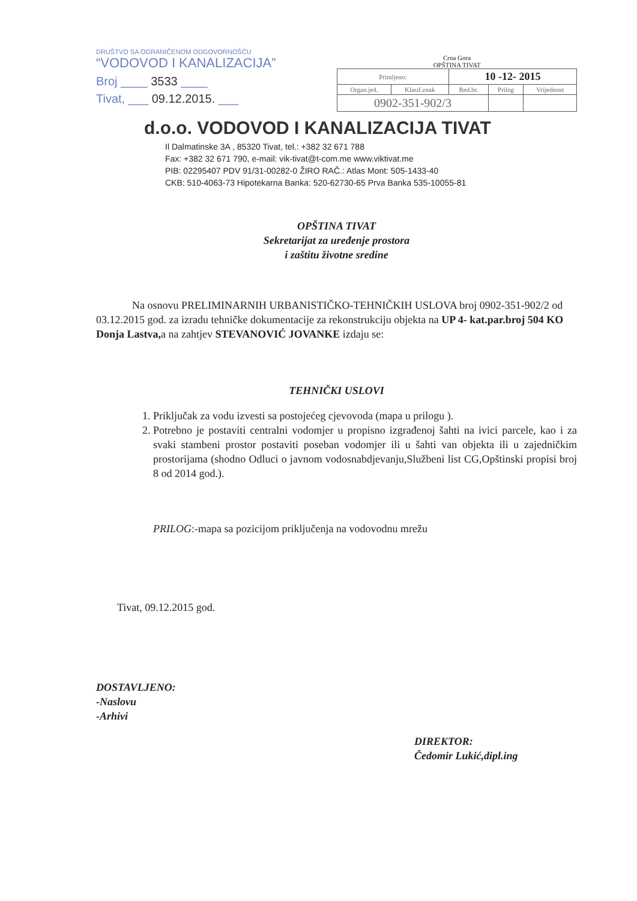DRUŠTVO SA OGRANIČENOM ODGOVORNOŠĆU
“VODOVOD I KANALIZACIJA”
Broj ____ 3533 ____
Tivat, ___ 09.12.2015. ___
Crna Gora
OPŠTINA TIVAT
| Primljeno: | | 10 -12- 2015 | | |
| Organ.jed. | Klasif.znak | Red.br. | Prilog | Vrijednost |
| 0902-351-902/3 | | | | |
d.o.o. VODOVOD I KANALIZACIJA TIVAT
Il Dalmatinske 3A , 85320 Tivat, tel.: +382 32 671 788
Fax: +382 32 671 790, e-mail: vik-tivat@t-com.me www.viktivat.me
PIB: 02295407 PDV 91/31-00282-0 ŽIRO RAČ.: Atlas Mont: 505-1433-40
CKB: 510-4063-73 Hipotekarna Banka: 520-62730-65 Prva Banka 535-10055-81
OPŠTINA TIVAT
Sekretarijat za uređenje prostora
i zaštitu životne sredine
Na osnovu PRELIMINARNIH URBANISTIČKO-TEHNIČKIH USLOVA broj 0902-351-902/2 od 03.12.2015 god. za izradu tehničke dokumentacije za rekonstrukciju objekta na UP 4- kat.par.broj 504 KO Donja Lastva, a na zahtjev STEVANOVIĆ JOVANKE izdaju se:
TEHNIČKI USLOVI
1. Priključak za vodu izvesti sa postojećeg cjevovoda (mapa u prilogu ).
2. Potrebno je postaviti centralni vodomjer u propisno izgrađenoj šahti na ivici parcele, kao i za svaki stambeni prostor postaviti poseban vodomjer ili u šahti van objekta ili u zajedničkim prostorijama (shodno Odluci o javnom vodosnabdjevanju,Službeni list CG,Opštinski propisi broj 8 od 2014 god.).
PRILOG:-mapa sa pozicijom priključenja na vodovodnu mrežu
Tivat, 09.12.2015 god.
DOSTAVLJENO:
-Naslovu
-Arhivi
DIREKTOR:
Čedomir Lukić,dipl.ing